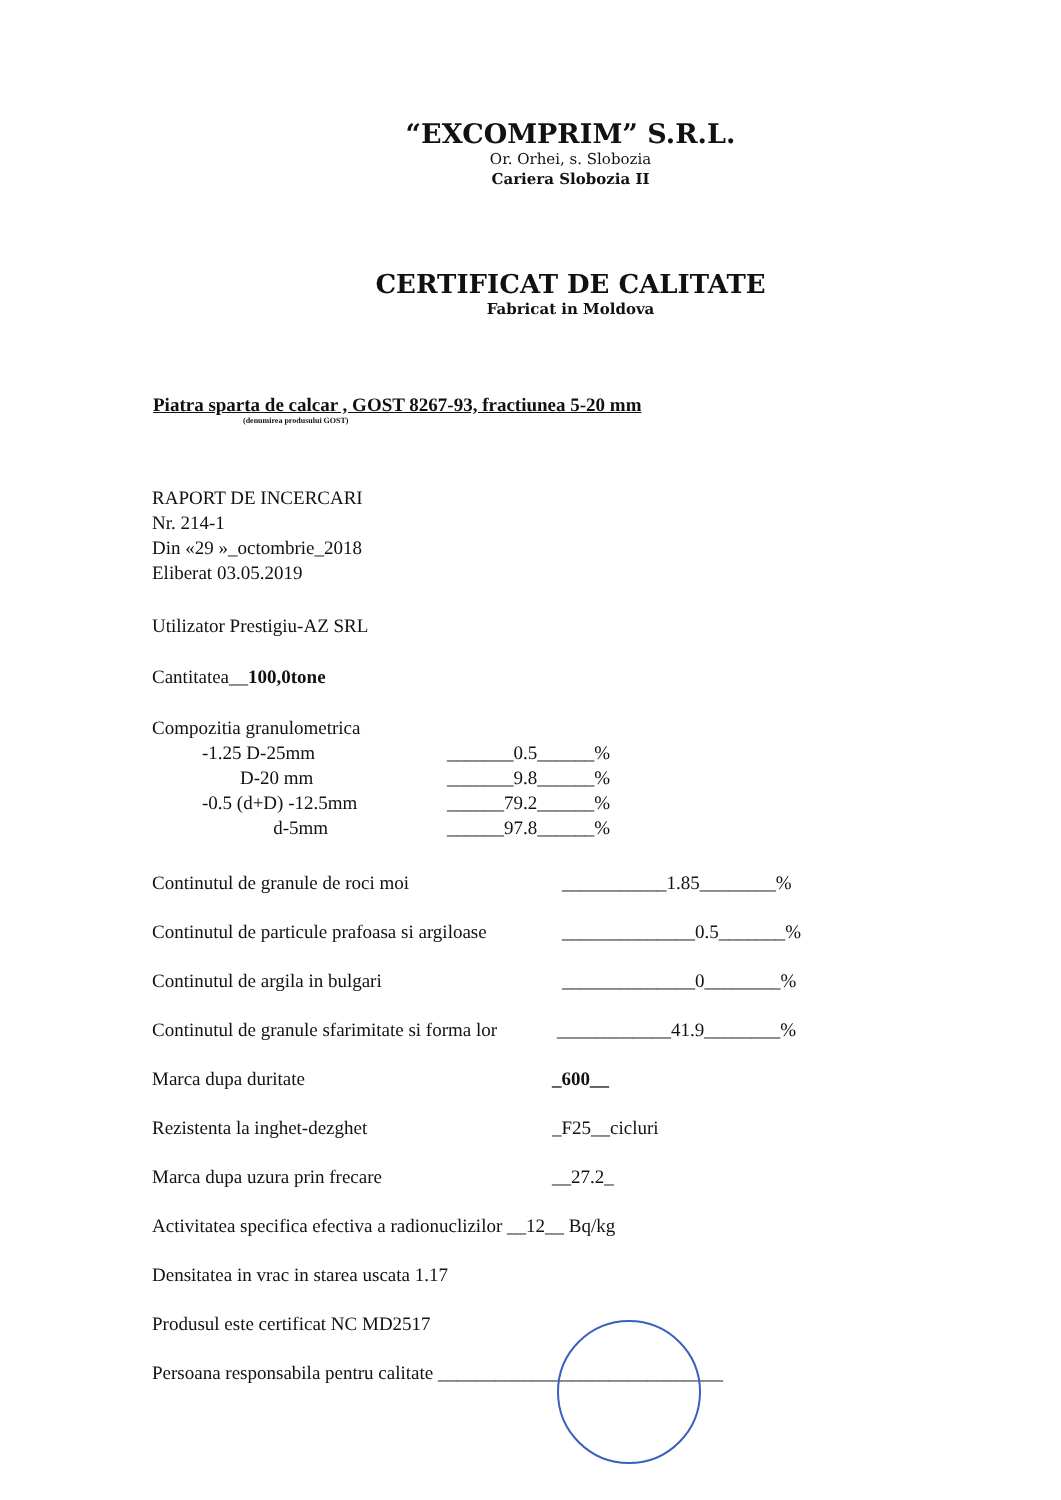“EXCOMPRIM” S.R.L.
Or. Orhei, s. Slobozia
Cariera Slobozia II
CERTIFICAT DE CALITATE
Fabricat in Moldova
Piatra sparta de calcar , GOST 8267-93, fractiunea 5-20 mm
(denumirea produsului GOST)
RAPORT DE INCERCARI
Nr. 214-1
Din «29 »_octombrie_2018
Eliberat 03.05.2019
Utilizator Prestigiu-AZ SRL
Cantitatea__100,0tone
Compozitia granulometrica
-1.25 D-25mm _______0.5______%
D-20 mm _______9.8______%
-0.5 (d+D) -12.5mm ______79.2______%
d-5mm ______97.8______%
Continutul de granule de roci moi ___________1.85________%
Continutul de particule prafoasa si argiloase ______________0.5_______%
Continutul de argila in bulgari ______________0________%
Continutul de granule sfarimitate si forma lor ____________41.9________%
Marca dupa duritate _600__
Rezistenta la inghet-dezghet _F25__cicluri
Marca dupa uzura prin frecare __27.2_
Activitatea specifica efectiva a radionuclizilor __12__ Bq/kg
Densitatea in vrac in starea uscata 1.17
Produsul este certificat NC MD2517
Persoana responsabila pentru calitate ______________________________